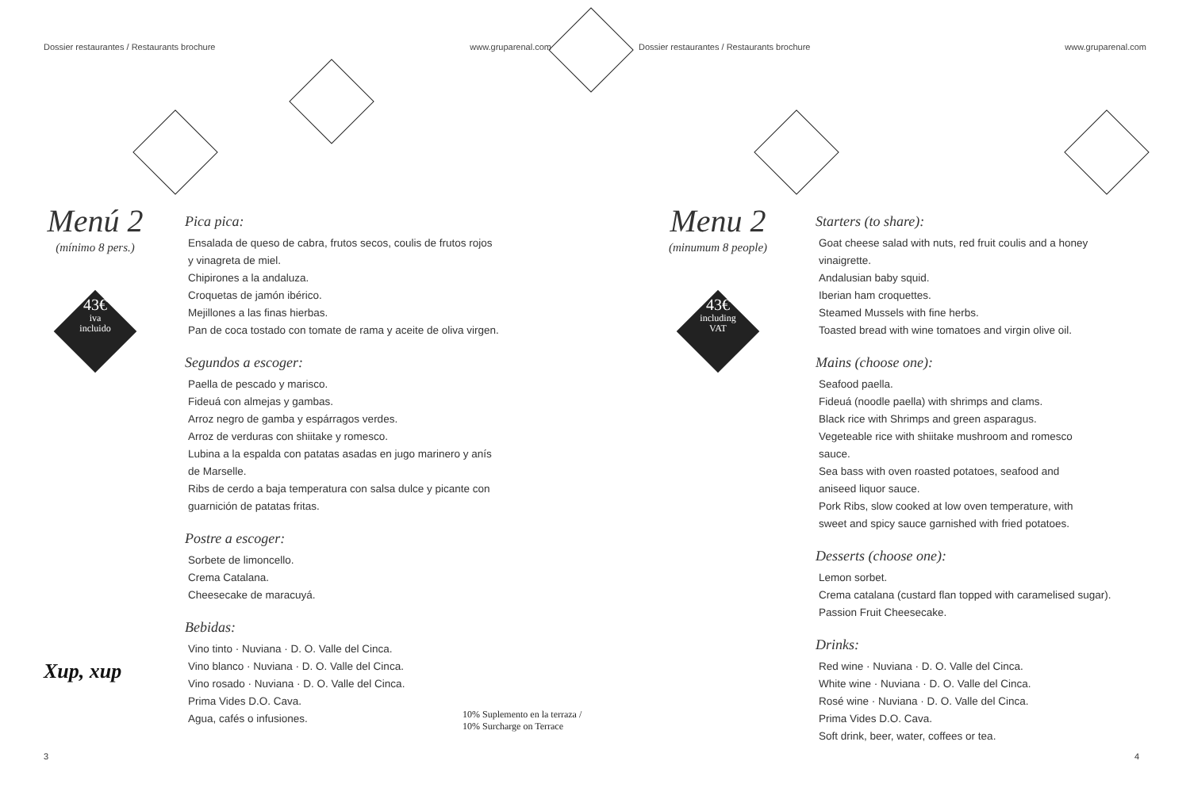Dossier restaurantes / Restaurants brochure www.gruparenal.com
Menú 2
(mínimo 8 pers.)
43€
iva
incluido
Pica pica:
Ensalada de queso de cabra, frutos secos, coulis de frutos rojos
y vinagreta de miel.
Chipirones a la andaluza.
Croquetas de jamón ibérico.
Mejillones a las finas hierbas.
Pan de coca tostado con tomate de rama y aceite de oliva virgen.
Segundos a escoger:
Paella de pescado y marisco.
Fideuá con almejas y gambas.
Arroz negro de gamba y espárragos verdes.
Arroz de verduras con shiitake y romesco.
Lubina a la espalda con patatas asadas en jugo marinero y anís
de Marselle.
Ribs de cerdo a baja temperatura con salsa dulce y picante con
guarnición de patatas fritas.
Postre a escoger:
Sorbete de limoncello.
Crema Catalana.
Cheesecake de maracuyá.
Bebidas:
Vino tinto · Nuviana · D. O. Valle del Cinca.
Vino blanco · Nuviana · D. O. Valle del Cinca.
Vino rosado · Nuviana · D. O. Valle del Cinca.
Prima Vides D.O. Cava.
Agua, cafés o infusiones.
Xup, xup
10% Suplemento en la terraza / 10% Surcharge on Terrace
3
Dossier restaurantes / Restaurants brochure www.gruparenal.com
Menu 2
(minumum 8 people)
43€
including
VAT
Starters (to share):
Goat cheese salad with nuts, red fruit coulis and a honey
vinaigrette.
Andalusian baby squid.
Iberian ham croquettes.
Steamed Mussels with fine herbs.
Toasted bread with wine tomatoes and virgin olive oil.
Mains (choose one):
Seafood paella.
Fideuá (noodle paella) with shrimps and clams.
Black rice with Shrimps and green asparagus.
Vegeteable rice with shiitake mushroom and romesco
sauce.
Sea bass with oven roasted potatoes, seafood and
aniseed liquor sauce.
Pork Ribs, slow cooked at low oven temperature, with
sweet and spicy sauce garnished with fried potatoes.
Desserts (choose one):
Lemon sorbet.
Crema catalana (custard flan topped with caramelised sugar).
Passion Fruit Cheesecake.
Drinks:
Red wine · Nuviana · D. O. Valle del Cinca.
White wine · Nuviana · D. O. Valle del Cinca.
Rosé wine · Nuviana · D. O. Valle del Cinca.
Prima Vides D.O. Cava.
Soft drink, beer, water, coffees or tea.
4